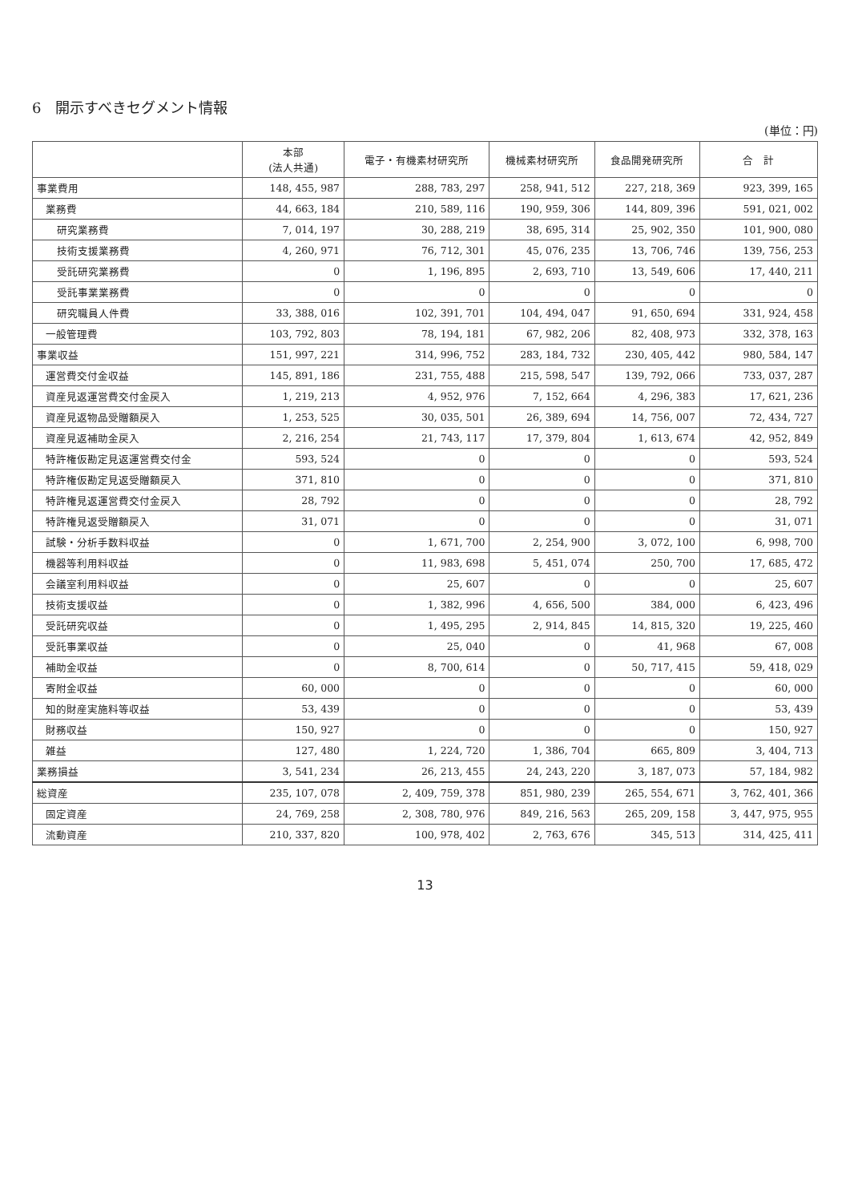6　開示すべきセグメント情報
(単位：円)
| | 本部 (法人共通) | 電子・有機素材研究所 | 機械素材研究所 | 食品開発研究所 | 合 計 |
| --- | --- | --- | --- | --- | --- |
| 事業費用 | 148, 455, 987 | 288, 783, 297 | 258, 941, 512 | 227, 218, 369 | 923, 399, 165 |
| 業務費 | 44, 663, 184 | 210, 589, 116 | 190, 959, 306 | 144, 809, 396 | 591, 021, 002 |
| 研究業務費 | 7, 014, 197 | 30, 288, 219 | 38, 695, 314 | 25, 902, 350 | 101, 900, 080 |
| 技術支援業務費 | 4, 260, 971 | 76, 712, 301 | 45, 076, 235 | 13, 706, 746 | 139, 756, 253 |
| 受託研究業務費 | 0 | 1, 196, 895 | 2, 693, 710 | 13, 549, 606 | 17, 440, 211 |
| 受託事業業務費 | 0 | 0 | 0 | 0 | 0 |
| 研究職員人件費 | 33, 388, 016 | 102, 391, 701 | 104, 494, 047 | 91, 650, 694 | 331, 924, 458 |
| 一般管理費 | 103, 792, 803 | 78, 194, 181 | 67, 982, 206 | 82, 408, 973 | 332, 378, 163 |
| 事業収益 | 151, 997, 221 | 314, 996, 752 | 283, 184, 732 | 230, 405, 442 | 980, 584, 147 |
| 運営費交付金収益 | 145, 891, 186 | 231, 755, 488 | 215, 598, 547 | 139, 792, 066 | 733, 037, 287 |
| 資産見返運営費交付金戻入 | 1, 219, 213 | 4, 952, 976 | 7, 152, 664 | 4, 296, 383 | 17, 621, 236 |
| 資産見返物品受贈額戻入 | 1, 253, 525 | 30, 035, 501 | 26, 389, 694 | 14, 756, 007 | 72, 434, 727 |
| 資産見返補助金戻入 | 2, 216, 254 | 21, 743, 117 | 17, 379, 804 | 1, 613, 674 | 42, 952, 849 |
| 特許権仮勘定見返運営費交付金 | 593, 524 | 0 | 0 | 0 | 593, 524 |
| 特許権仮勘定見返受贈額戻入 | 371, 810 | 0 | 0 | 0 | 371, 810 |
| 特許権見返運営費交付金戻入 | 28, 792 | 0 | 0 | 0 | 28, 792 |
| 特許権見返受贈額戻入 | 31, 071 | 0 | 0 | 0 | 31, 071 |
| 試験・分析手数料収益 | 0 | 1, 671, 700 | 2, 254, 900 | 3, 072, 100 | 6, 998, 700 |
| 機器等利用料収益 | 0 | 11, 983, 698 | 5, 451, 074 | 250, 700 | 17, 685, 472 |
| 会議室利用料収益 | 0 | 25, 607 | 0 | 0 | 25, 607 |
| 技術支援収益 | 0 | 1, 382, 996 | 4, 656, 500 | 384, 000 | 6, 423, 496 |
| 受託研究収益 | 0 | 1, 495, 295 | 2, 914, 845 | 14, 815, 320 | 19, 225, 460 |
| 受託事業収益 | 0 | 25, 040 | 0 | 41, 968 | 67, 008 |
| 補助金収益 | 0 | 8, 700, 614 | 0 | 50, 717, 415 | 59, 418, 029 |
| 寄附金収益 | 60, 000 | 0 | 0 | 0 | 60, 000 |
| 知的財産実施料等収益 | 53, 439 | 0 | 0 | 0 | 53, 439 |
| 財務収益 | 150, 927 | 0 | 0 | 0 | 150, 927 |
| 雑益 | 127, 480 | 1, 224, 720 | 1, 386, 704 | 665, 809 | 3, 404, 713 |
| 業務損益 | 3, 541, 234 | 26, 213, 455 | 24, 243, 220 | 3, 187, 073 | 57, 184, 982 |
| 総資産 | 235, 107, 078 | 2, 409, 759, 378 | 851, 980, 239 | 265, 554, 671 | 3, 762, 401, 366 |
| 固定資産 | 24, 769, 258 | 2, 308, 780, 976 | 849, 216, 563 | 265, 209, 158 | 3, 447, 975, 955 |
| 流動資産 | 210, 337, 820 | 100, 978, 402 | 2, 763, 676 | 345, 513 | 314, 425, 411 |
13